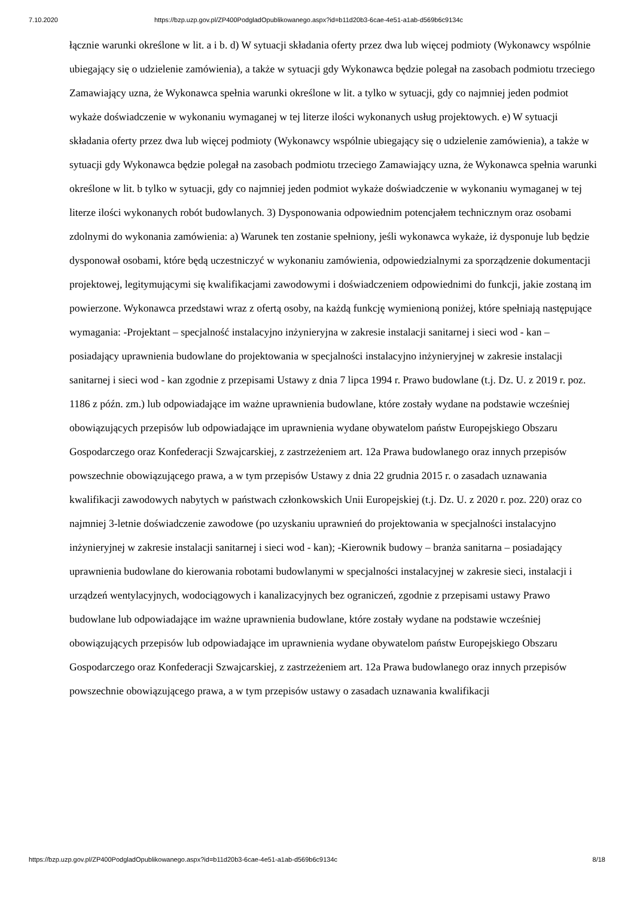7.10.2020 https://bzp.uzp.gov.pl/ZP400PodgladOpublikowanego.aspx?id=b11d20b3-6cae-4e51-a1ab-d569b6c9134c
łącznie warunki określone w lit. a i b. d) W sytuacji składania oferty przez dwa lub więcej podmioty (Wykonawcy wspólnie ubiegający się o udzielenie zamówienia), a także w sytuacji gdy Wykonawca będzie polegał na zasobach podmiotu trzeciego Zamawiający uzna, że Wykonawca spełnia warunki określone w lit. a tylko w sytuacji, gdy co najmniej jeden podmiot wykaże doświadczenie w wykonaniu wymaganej w tej literze ilości wykonanych usług projektowych. e) W sytuacji składania oferty przez dwa lub więcej podmioty (Wykonawcy wspólnie ubiegający się o udzielenie zamówienia), a także w sytuacji gdy Wykonawca będzie polegał na zasobach podmiotu trzeciego Zamawiający uzna, że Wykonawca spełnia warunki określone w lit. b tylko w sytuacji, gdy co najmniej jeden podmiot wykaże doświadczenie w wykonaniu wymaganej w tej literze ilości wykonanych robót budowlanych. 3) Dysponowania odpowiednim potencjałem technicznym oraz osobami zdolnymi do wykonania zamówienia: a) Warunek ten zostanie spełniony, jeśli wykonawca wykaże, iż dysponuje lub będzie dysponował osobami, które będą uczestniczyć w wykonaniu zamówienia, odpowiedzialnymi za sporządzenie dokumentacji projektowej, legitymującymi się kwalifikacjami zawodowymi i doświadczeniem odpowiednimi do funkcji, jakie zostaną im powierzone. Wykonawca przedstawi wraz z ofertą osoby, na każdą funkcję wymienioną poniżej, które spełniają następujące wymagania: -Projektant – specjalność instalacyjno inżynieryjna w zakresie instalacji sanitarnej i sieci wod - kan – posiadający uprawnienia budowlane do projektowania w specjalności instalacyjno inżynieryjnej w zakresie instalacji sanitarnej i sieci wod - kan zgodnie z przepisami Ustawy z dnia 7 lipca 1994 r. Prawo budowlane (t.j. Dz. U. z 2019 r. poz. 1186 z późn. zm.) lub odpowiadające im ważne uprawnienia budowlane, które zostały wydane na podstawie wcześniej obowiązujących przepisów lub odpowiadające im uprawnienia wydane obywatelom państw Europejskiego Obszaru Gospodarczego oraz Konfederacji Szwajcarskiej, z zastrzeżeniem art. 12a Prawa budowlanego oraz innych przepisów powszechnie obowiązującego prawa, a w tym przepisów Ustawy z dnia 22 grudnia 2015 r. o zasadach uznawania kwalifikacji zawodowych nabytych w państwach członkowskich Unii Europejskiej (t.j. Dz. U. z 2020 r. poz. 220) oraz co najmniej 3-letnie doświadczenie zawodowe (po uzyskaniu uprawnień do projektowania w specjalności instalacyjno inżynieryjnej w zakresie instalacji sanitarnej i sieci wod - kan); -Kierownik budowy – branża sanitarna – posiadający uprawnienia budowlane do kierowania robotami budowlanymi w specjalności instalacyjnej w zakresie sieci, instalacji i urządzeń wentylacyjnych, wodociągowych i kanalizacyjnych bez ograniczeń, zgodnie z przepisami ustawy Prawo budowlane lub odpowiadające im ważne uprawnienia budowlane, które zostały wydane na podstawie wcześniej obowiązujących przepisów lub odpowiadające im uprawnienia wydane obywatelom państw Europejskiego Obszaru Gospodarczego oraz Konfederacji Szwajcarskiej, z zastrzeżeniem art. 12a Prawa budowlanego oraz innych przepisów powszechnie obowiązującego prawa, a w tym przepisów ustawy o zasadach uznawania kwalifikacji
https://bzp.uzp.gov.pl/ZP400PodgladOpublikowanego.aspx?id=b11d20b3-6cae-4e51-a1ab-d569b6c9134c 8/18